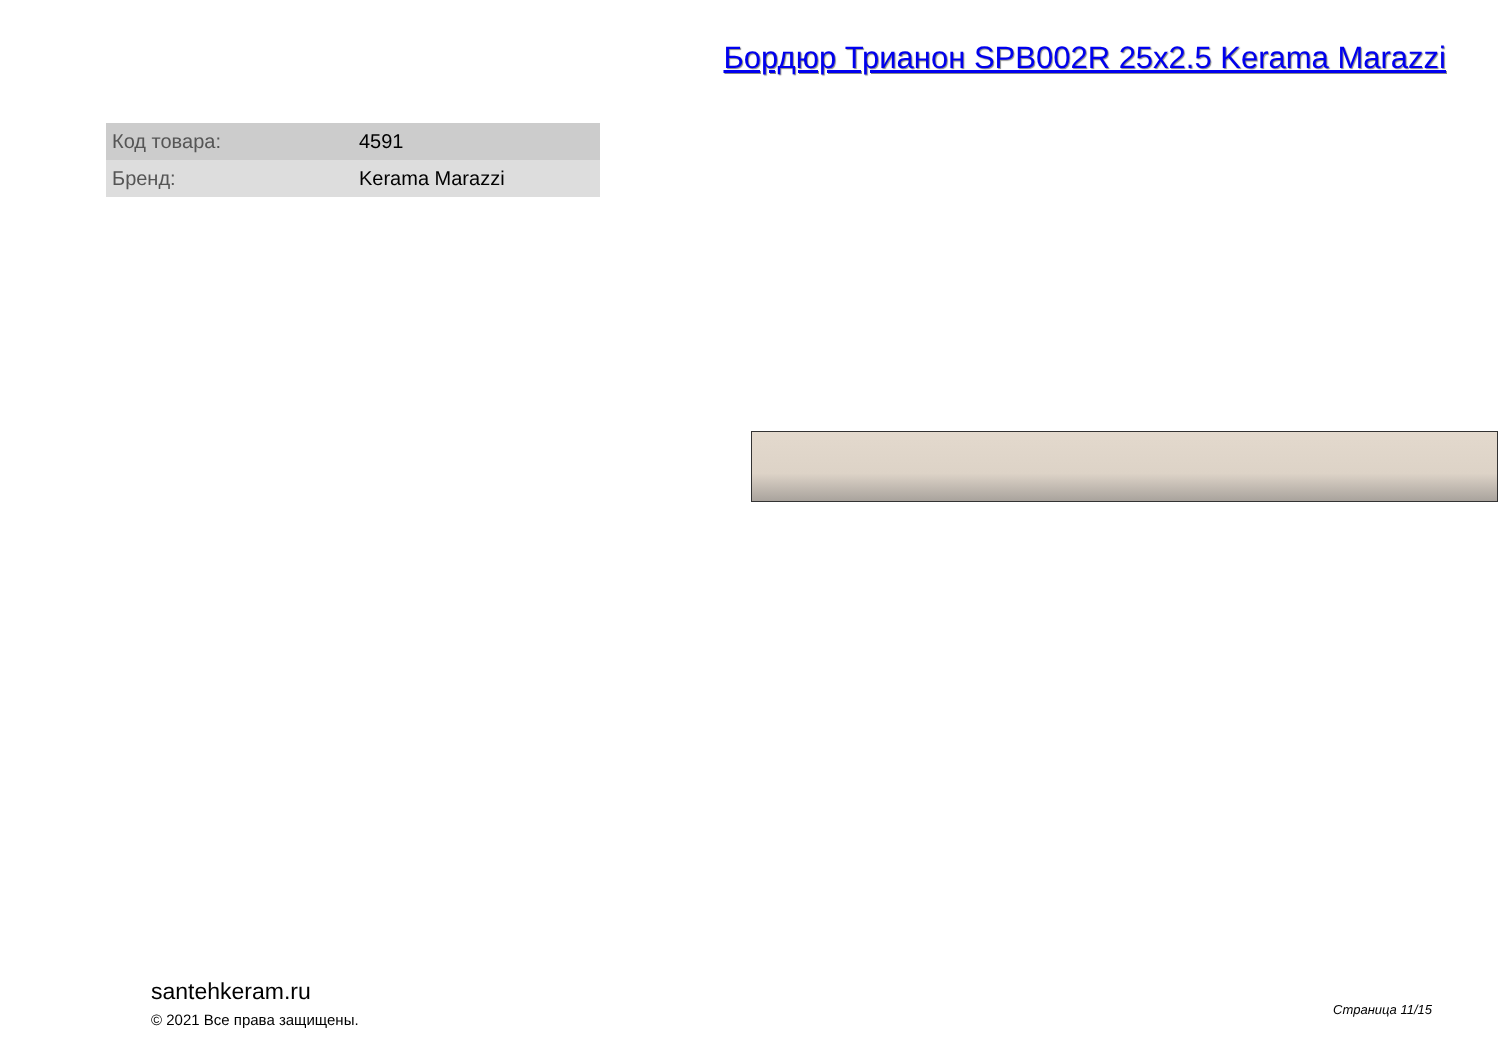Бордюр Трианон SPB002R 25x2.5 Kerama Marazzi
| Код товара: | 4591 |
| Бренд: | Kerama Marazzi |
santehkeram.ru
© 2021 Все права защищены.
Страница 11/15